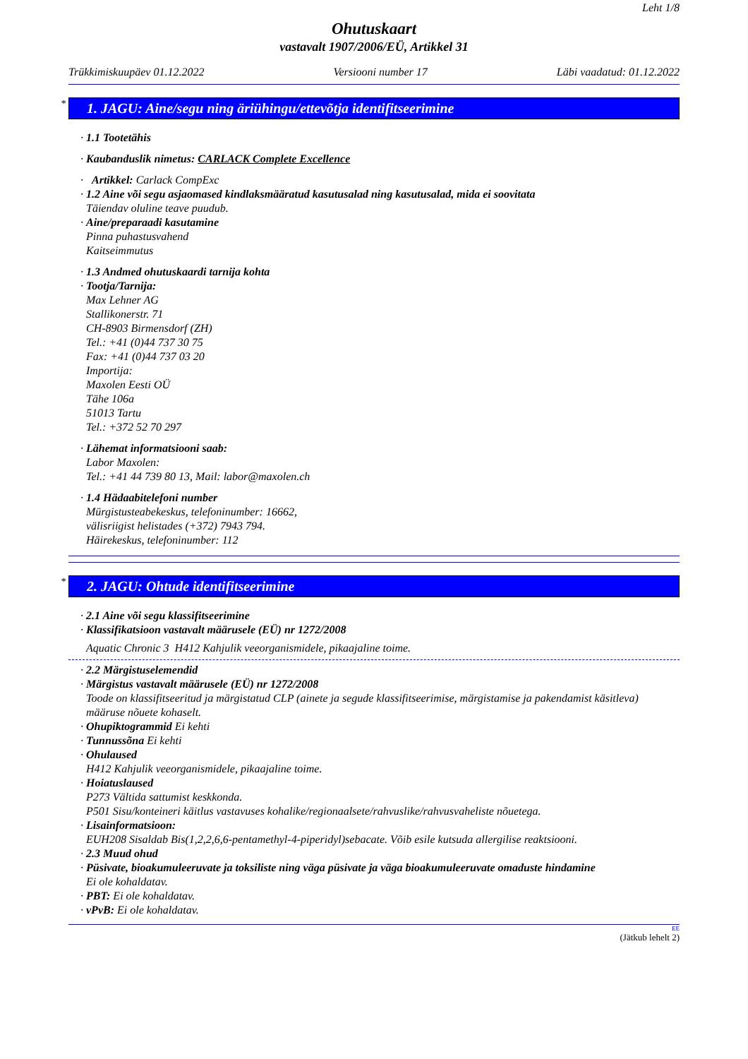Leht 1/8
Ohutuskaart
vastavalt 1907/2006/EÜ, Artikkel 31
Trükkimiskuupäev 01.12.2022 Versiooni number 17 Läbi vaadatud: 01.12.2022
* 1. JAGU: Aine/segu ning äriühingu/ettevõtja identifitseerimine
· 1.1 Tootetähis
· Kaubanduslik nimetus: CARLACK Complete Excellence
· Artikkel: Carlack CompExc
· 1.2 Aine või segu asjaomased kindlaksmääratud kasutusalad ning kasutusalad, mida ei soovitata
Täiendav oluline teave puudub.
· Aine/preparaadi kasutamine
Pinna puhastusvahend
Kaitseimmutus
· 1.3 Andmed ohutuskaardi tarnija kohta
· Tootja/Tarnija:
Max Lehner AG
Stallikonerstr. 71
CH-8903 Birmensdorf (ZH)
Tel.: +41 (0)44 737 30 75
Fax: +41 (0)44 737 03 20
Importija:
Maxolen Eesti OÜ
Tähe 106a
51013 Tartu
Tel.: +372 52 70 297
· Lähemat informatsiooni saab:
Labor Maxolen:
Tel.: +41 44 739 80 13, Mail: labor@maxolen.ch
· 1.4 Hädaabitelefoni number
Mürgistusteabekeskus, telefoninumber: 16662,
välisriigist helistades (+372) 7943 794.
Häirekeskus, telefoninumber: 112
* 2. JAGU: Ohtude identifitseerimine
· 2.1 Aine või segu klassifitseerimine
· Klassifikatsioon vastavalt määrusele (EÜ) nr 1272/2008
Aquatic Chronic 3 H412 Kahjulik veeorganismidele, pikaajaline toime.
· 2.2 Märgistuselemendid
· Märgistus vastavalt määrusele (EÜ) nr 1272/2008
Toode on klassifitseeritud ja märgistatud CLP (ainete ja segude klassifitseerimise, märgistamise ja pakendamist käsitleva) määruse nõuete kohaselt.
· Ohupiktogrammid Ei kehti
· Tunnussõna Ei kehti
· Ohulaused
H412 Kahjulik veeorganismidele, pikaajaline toime.
· Hoiatuslaused
P273 Vältida sattumist keskkonda.
P501 Sisu/konteineri käitlus vastavuses kohalike/regionaalsete/rahvuslike/rahvusvaheliste nõuetega.
· Lisainformatsioon:
EUH208 Sisaldab Bis(1,2,2,6,6-pentamethyl-4-piperidyl)sebacate. Võib esile kutsuda allergilise reaktsiooni.
· 2.3 Muud ohud
· Püsivate, bioakumuleeruvate ja toksiliste ning väga püsivate ja väga bioakumuleeruvate omaduste hindamine
Ei ole kohaldatav.
· PBT: Ei ole kohaldatav.
· vPvB: Ei ole kohaldatav.
EE
(Jätkub lehelt 2)